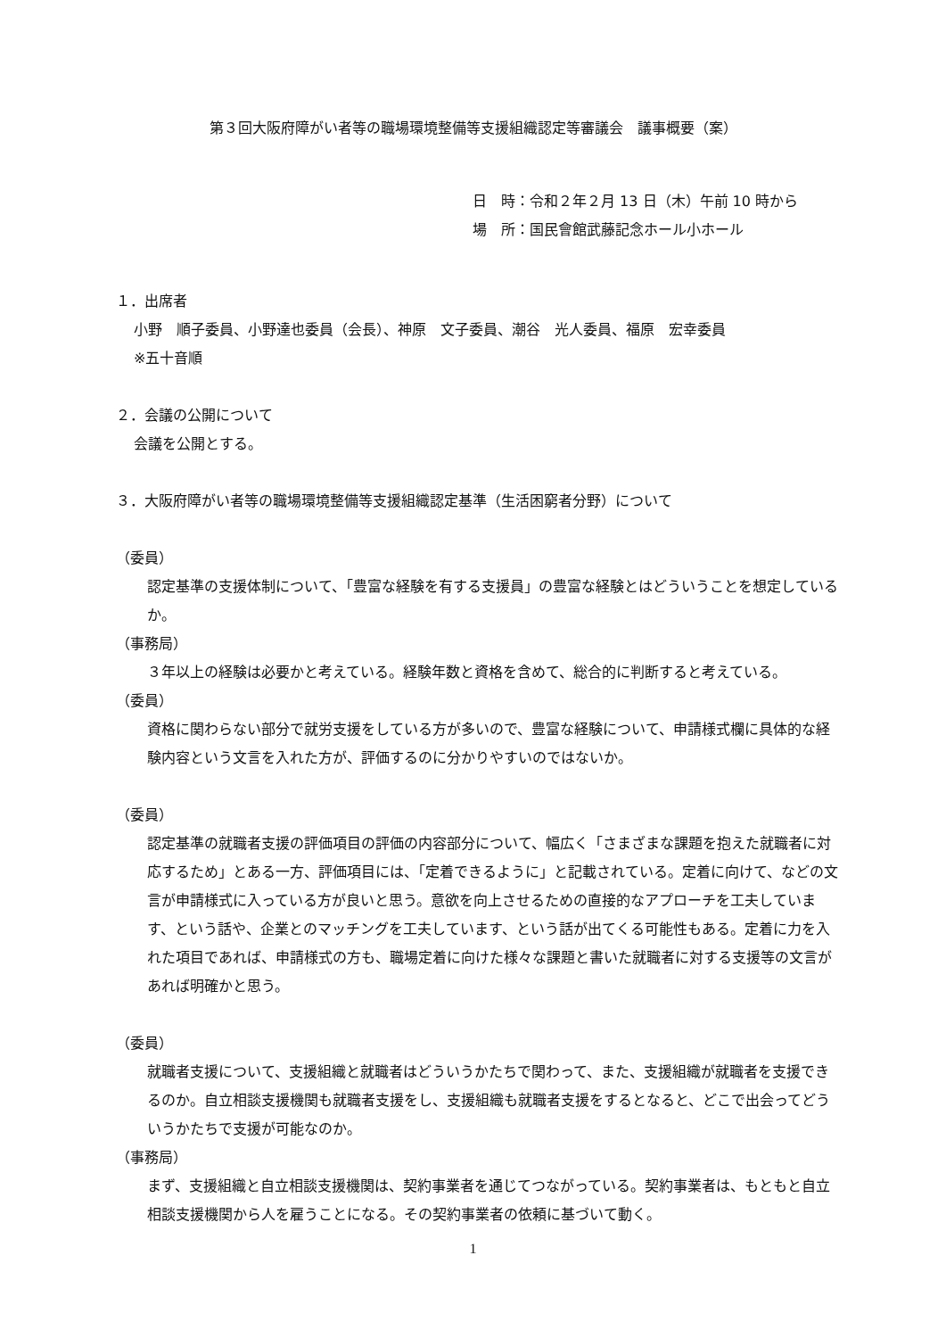第３回大阪府障がい者等の職場環境整備等支援組織認定等審議会　議事概要（案）
日　時：令和２年２月 13 日（木）午前 10 時から
場　所：国民會館武藤記念ホール小ホール
１．出席者
小野　順子委員、小野達也委員（会長）、神原　文子委員、潮谷　光人委員、福原　宏幸委員
※五十音順
２．会議の公開について
会議を公開とする。
３．大阪府障がい者等の職場環境整備等支援組織認定基準（生活困窮者分野）について
（委員）
認定基準の支援体制について、「豊富な経験を有する支援員」の豊富な経験とはどういうことを想定しているか。
（事務局）
３年以上の経験は必要かと考えている。経験年数と資格を含めて、総合的に判断すると考えている。
（委員）
資格に関わらない部分で就労支援をしている方が多いので、豊富な経験について、申請様式欄に具体的な経験内容という文言を入れた方が、評価するのに分かりやすいのではないか。
（委員）
認定基準の就職者支援の評価項目の評価の内容部分について、幅広く「さまざまな課題を抱えた就職者に対応するため」とある一方、評価項目には、「定着できるように」と記載されている。定着に向けて、などの文言が申請様式に入っている方が良いと思う。意欲を向上させるための直接的なアプローチを工夫しています、という話や、企業とのマッチングを工夫しています、という話が出てくる可能性もある。定着に力を入れた項目であれば、申請様式の方も、職場定着に向けた様々な課題と書いた就職者に対する支援等の文言があれば明確かと思う。
（委員）
就職者支援について、支援組織と就職者はどういうかたちで関わって、また、支援組織が就職者を支援できるのか。自立相談支援機関も就職者支援をし、支援組織も就職者支援をするとなると、どこで出会ってどういうかたちで支援が可能なのか。
（事務局）
まず、支援組織と自立相談支援機関は、契約事業者を通じてつながっている。契約事業者は、もともと自立相談支援機関から人を雇うことになる。その契約事業者の依頼に基づいて動く。
1